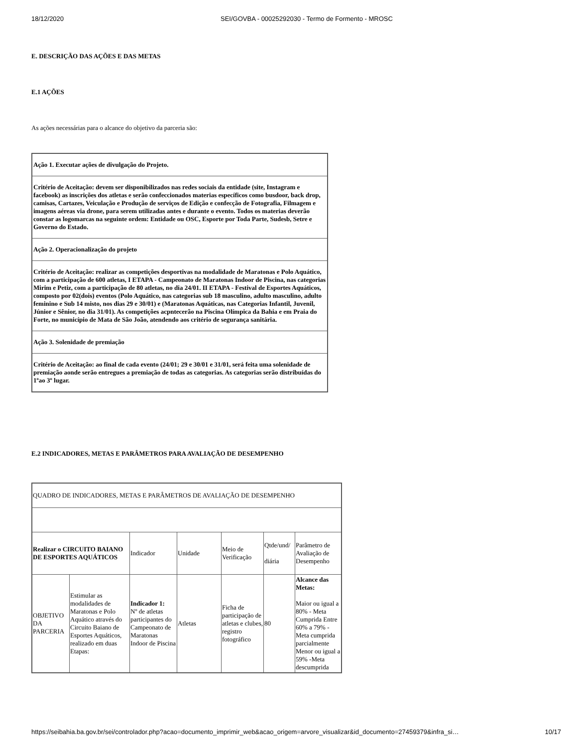18/12/2020 SEI/GOVBA - 00025292030 - Termo de Formento - MROSC
E. DESCRIÇÃO DAS AÇÕES E DAS METAS
E.1 AÇÕES
As ações necessárias para o alcance do objetivo da parceria são:
| Ação 1. Executar ações de divulgação do Projeto. |
| Critério de Aceitação: devem ser disponibilizados nas redes sociais da entidade (site, Instagram e facebook) as inscrições dos atletas e serão confeccionados materias específicos como busdoor, back drop, camisas, Cartazes, Veiculação e Produção de serviços de Edição e confecção de Fotografia, Filmagem e imagens aéreas via drone, para serem utilizadas antes e durante o evento. Todos os materias deverão constar as logomarcas na seguinte ordem: Entidade ou OSC, Esporte por Toda Parte, Sudesb, Setre e Governo do Estado. |
| Ação 2. Operacionalização do projeto |
| Critério de Aceitação: realizar as competições desportivas na modalidade de Maratonas e Polo Aquático, com a participação de 600 atletas, I ETAPA - Campeonato de Maratonas Indoor de Piscina, nas categorias Mirim e Petiz, com a participação de 80 atletas, no dia 24/01. II ETAPA - Festival de Esportes Aquáticos, composto por 02(dois) eventos (Polo Aquático, nas categorias sub 18 masculino, adulto masculino, adulto feminino e Sub 14 misto, nos dias 29 e 30/01) e (Maratonas Aquáticas, nas Categorias Infantil, Juvenil, Júnior e Sênior, no dia 31/01). As competições acpntecerão na Piscina Olímpica da Bahia e em Praia do Forte, no município de Mata de São João, atendendo aos critério de segurança sanitária. |
| Ação 3. Solenidade de premiação |
| Critério de Aceitação: ao final de cada evento (24/01; 29 e 30/01 e 31/01, será feita uma solenidade de premiação aonde serão entregues a premiação de todas as categorias. As categorias serão distribuídas do 1ºao 3º lugar. |
E.2 INDICADORES, METAS E PARÂMETROS PARA AVALIAÇÃO DE DESEMPENHO
| QUADRO DE INDICADORES, METAS E PARÂMETROS DE AVALIAÇÃO DE DESEMPENHO | | | | | | |
| Realizar o CIRCUITO BAIANO DE ESPORTES AQUÁTICOS | | Indicador | Unidade | Meio de Verificação | Qtde/und/ diária | Parâmetro de Avaliação de Desempenho |
| OBJETIVO DA PARCERIA | Estimular as modalidades de Maratonas e Polo Aquático através do Circuito Baiano de Esportes Aquáticos, realizado em duas Etapas: | Indicador 1: Nº de atletas participantes do Campeonato de Maratonas Indoor de Piscina | Atletas | Ficha de participação de atletas e clubes, registro fotográfico | 80 | Alcance das Metas: Maior ou igual a 80% - Meta Cumprida Entre 60% a 79% - Meta cumprida parcialmente Menor ou igual a 59% -Meta descumprida |
https://seibahia.ba.gov.br/sei/controlador.php?acao=documento_imprimir_web&acao_origem=arvore_visualizar&id_documento=27459379&infra_si… 10/17